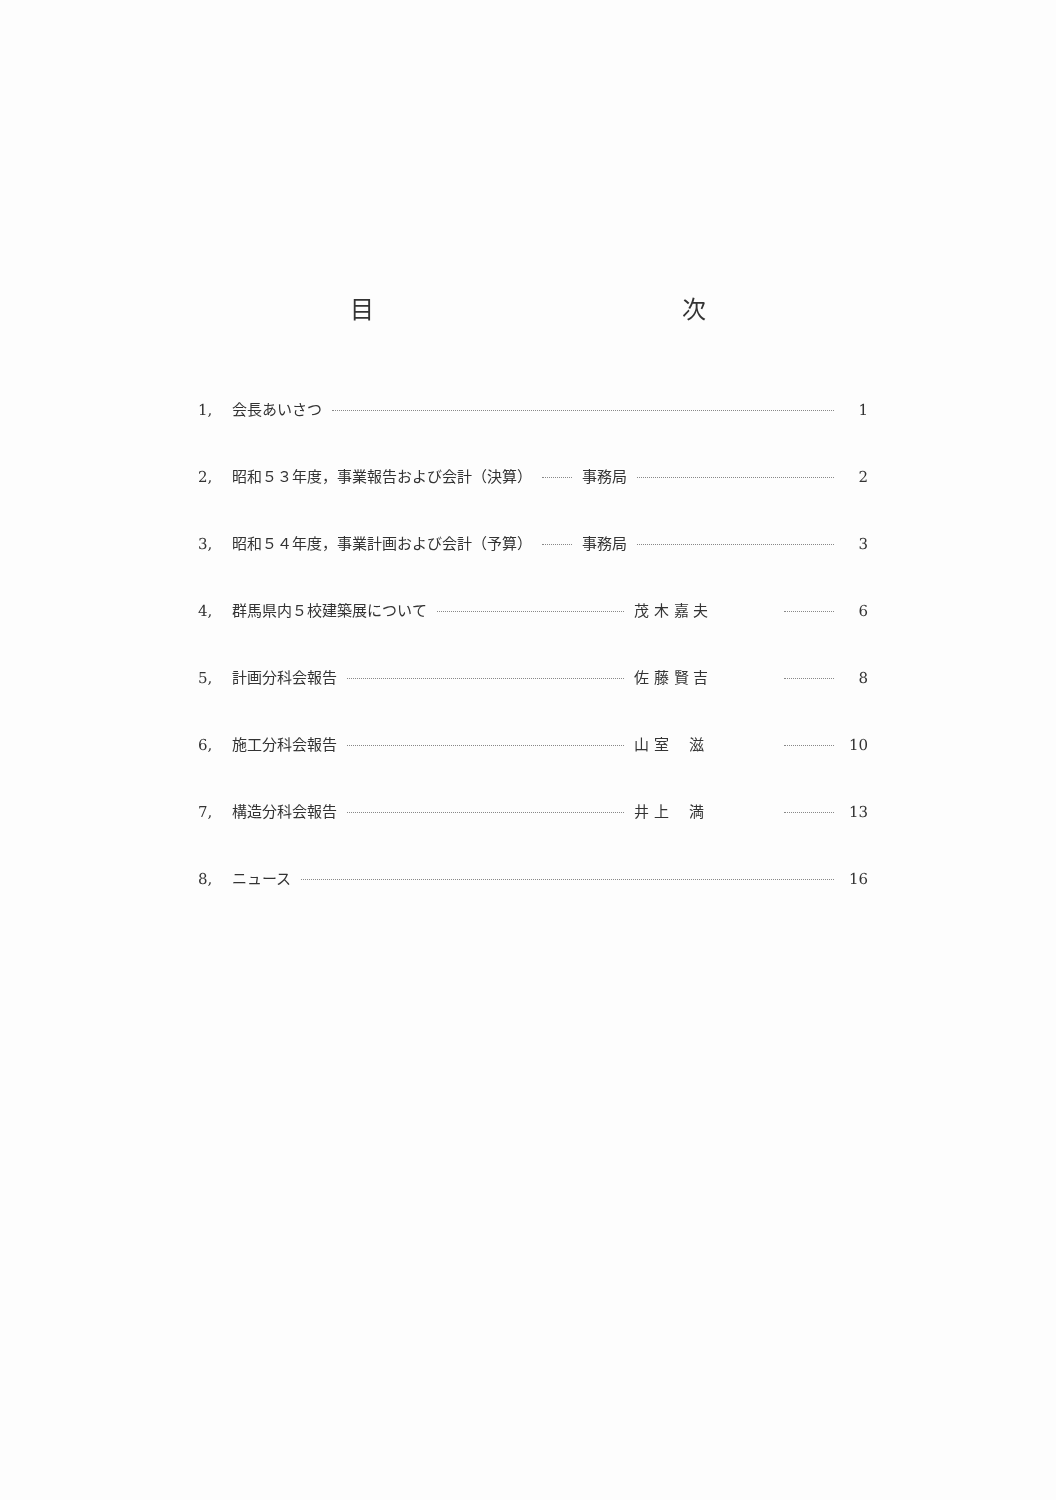目 次
1, 会長あいさつ 1
2, 昭和５３年度，事業報告および会計（決算） 事務局 2
3, 昭和５４年度，事業計画および会計（予算） 事務局 3
4, 群馬県内５校建築展について 茂 木 嘉 夫 6
5, 計画分科会報告 佐 藤 賢 吉 8
6, 施工分科会報告 山 室　 滋 10
7, 構造分科会報告 井 上　 満 13
8, ニュース 16